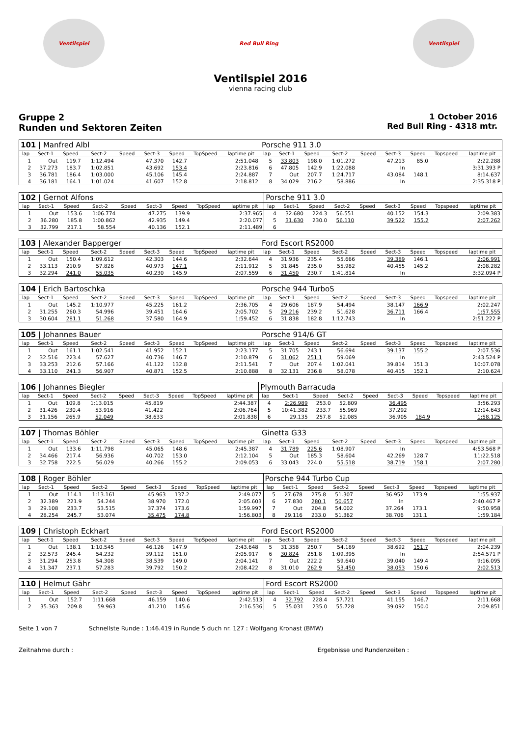Ventilspiel Red Bull Ring Ventilspiel
Ventilspiel 2016
vienna racing club
Gruppe 2
Runden und Sektoren Zeiten
1 October 2016
Red Bull Ring - 4318 mtr.
| 101 / Manfred Albl | | | | | | | | | Porsche 911 3.0 | | | | | | | | |
| lap | Sect-1 | Speed | Sect-2 | Speed | Sect-3 | Speed | TopSpeed | laptime pit | lap | Sect-1 | Speed | Sect-2 | Speed | Sect-3 | Speed | Topspeed | laptime pit |
| 1 | Out | 119.7 | 1:12.494 | | 47.370 | 142.7 | | 2:51.048 | 5 | 33.803 | 198.0 | 1:01.272 | | 47.213 | 85.0 | | 2:22.288 |
| 2 | 37.273 | 183.7 | 1:02.851 | | 43.692 | 153.4 | | 2:23.816 | 6 | 47.805 | 142.9 | 1:22.088 | | In | | | 3:31.393 P |
| 3 | 36.781 | 186.4 | 1:03.000 | | 45.106 | 145.4 | | 2:24.887 | 7 | Out | 207.7 | 1:24.717 | | 43.084 | 148.1 | | 8:14.637 |
| 4 | 36.181 | 164.1 | 1:01.024 | | 41.607 | 152.8 | | 2:18.812 | 8 | 34.029 | 216.2 | 58.886 | | In | | | 2:35.318 P |
| 102 / Gernot Alfons | | | | | | | | | Porsche 911 3.0 | | | | | | | | |
| lap | Sect-1 | Speed | Sect-2 | Speed | Sect-3 | Speed | TopSpeed | laptime pit | lap | Sect-1 | Speed | Sect-2 | Speed | Sect-3 | Speed | Topspeed | laptime pit |
| 1 | Out | 153.6 | 1:06.774 | | 47.275 | 139.9 | | 2:37.965 | 4 | 32.680 | 224.3 | 56.551 | | 40.152 | 154.3 | | 2:09.383 |
| 2 | 36.280 | 185.8 | 1:00.862 | | 42.935 | 149.4 | | 2:20.077 | 5 | 31.630 | 230.0 | 56.110 | | 39.522 | 155.2 | | 2:07.262 |
| 3 | 32.799 | 217.1 | 58.554 | | 40.136 | 152.1 | | 2:11.489 | 6 | | | | | | | | |
| 103 / Alexander Bapperger | | | | | | | | | Ford Escort RS2000 | | | | | | | | |
| lap | Sect-1 | Speed | Sect-2 | Speed | Sect-3 | Speed | TopSpeed | laptime pit | lap | Sect-1 | Speed | Sect-2 | Speed | Sect-3 | Speed | Topspeed | laptime pit |
| 1 | Out | 150.4 | 1:09.612 | | 42.303 | 144.6 | | 2:32.644 | 4 | 31.936 | 235.4 | 55.666 | | 39.389 | 146.1 | | 2:06.991 |
| 2 | 33.113 | 210.9 | 57.826 | | 40.973 | 147.1 | | 2:11.912 | 5 | 31.845 | 235.0 | 55.982 | | 40.455 | 145.2 | | 2:08.282 |
| 3 | 32.294 | 241.0 | 55.035 | | 40.230 | 145.9 | | 2:07.559 | 6 | 31.450 | 230.7 | 1:41.814 | | In | | | 3:32.094 P |
| 104 / Erich Bartoschka | | | | | | | | | Porsche 944 TurboS | | | | | | | | |
| lap | Sect-1 | Speed | Sect-2 | Speed | Sect-3 | Speed | TopSpeed | laptime pit | lap | Sect-1 | Speed | Sect-2 | Speed | Sect-3 | Speed | Topspeed | laptime pit |
| 1 | Out | 145.2 | 1:10.977 | | 45.225 | 161.2 | | 2:36.705 | 4 | 29.606 | 187.9 | 54.494 | | 38.147 | 166.9 | | 2:02.247 |
| 2 | 31.255 | 260.3 | 54.996 | | 39.451 | 164.6 | | 2:05.702 | 5 | 29.216 | 239.2 | 51.628 | | 36.711 | 166.4 | | 1:57.555 |
| 3 | 30.604 | 281.1 | 51.268 | | 37.580 | 164.9 | | 1:59.452 | 6 | 31.838 | 182.8 | 1:12.743 | | In | | | 2:51.222 P |
| 105 / Johannes Bauer | | | | | | | | | Porsche 914/6 GT | | | | | | | | |
| lap | Sect-1 | Speed | Sect-2 | Speed | Sect-3 | Speed | TopSpeed | laptime pit | lap | Sect-1 | Speed | Sect-2 | Speed | Sect-3 | Speed | Topspeed | laptime pit |
| 1 | Out | 161.1 | 1:02.541 | | 41.952 | 152.1 | | 2:23.177 | 5 | 31.705 | 243.1 | 56.694 | | 39.137 | 155.2 | | 2:07.536 |
| 2 | 32.516 | 223.4 | 57.627 | | 40.736 | 146.7 | | 2:10.879 | 6 | 31.062 | 251.1 | 59.069 | | In | | | 2:43.524 P |
| 3 | 33.253 | 212.6 | 57.166 | | 41.122 | 132.8 | | 2:11.541 | 7 | Out | 207.4 | 1:02.041 | | 39.814 | 151.3 | | 10:07.078 |
| 4 | 33.110 | 241.3 | 56.907 | | 40.871 | 152.5 | | 2:10.888 | 8 | 32.131 | 236.8 | 58.078 | | 40.415 | 152.1 | | 2:10.624 |
| 106 / Johannes Biegler | | | | | | | | | Plymouth Barracuda | | | | | | | | |
| lap | Sect-1 | Speed | Sect-2 | Speed | Sect-3 | Speed | TopSpeed | laptime pit | lap | Sect-1 | Speed | Sect-2 | Speed | Sect-3 | Speed | Topspeed | laptime pit |
| 1 | Out | 109.8 | 1:13.015 | | 45.819 | | | 2:44.387 | 4 | 2:26.989 | 253.0 | 52.809 | | 36.495 | | | 3:56.293 |
| 2 | 31.426 | 230.4 | 53.916 | | 41.422 | | | 2:06.764 | 5 | 10:41.382 | 233.7 | 55.969 | | 37.292 | | | 12:14.643 |
| 3 | 31.156 | 265.9 | 52.049 | | 38.633 | | | 2:01.838 | 6 | 29.135 | 257.8 | 52.085 | | 36.905 | 184.9 | | 1:58.125 |
| 107 / Thomas Böhler | | | | | | | | | Ginetta G33 | | | | | | | | |
| lap | Sect-1 | Speed | Sect-2 | Speed | Sect-3 | Speed | TopSpeed | laptime pit | lap | Sect-1 | Speed | Sect-2 | Speed | Sect-3 | Speed | Topspeed | laptime pit |
| 1 | Out | 133.6 | 1:11.798 | | 45.065 | 148.6 | | 2:45.387 | 4 | 31.789 | 225.6 | 1:08.907 | | In | | | 4:53.568 P |
| 2 | 34.466 | 217.4 | 56.936 | | 40.702 | 153.0 | | 2:12.104 | 5 | Out | 185.3 | 58.604 | | 42.269 | 128.7 | | 11:22.518 |
| 3 | 32.758 | 222.5 | 56.029 | | 40.266 | 155.2 | | 2:09.053 | 6 | 33.043 | 224.0 | 55.518 | | 38.719 | 158.1 | | 2:07.280 |
| 108 / Roger Böhler | | | | | | | | | Porsche 944 Turbo Cup | | | | | | | | |
| lap | Sect-1 | Speed | Sect-2 | Speed | Sect-3 | Speed | TopSpeed | laptime pit | lap | Sect-1 | Speed | Sect-2 | Speed | Sect-3 | Speed | Topspeed | laptime pit |
| 1 | Out | 114.1 | 1:13.161 | | 45.963 | 137.2 | | 2:49.077 | 5 | 27.678 | 275.8 | 51.307 | | 36.952 | 173.9 | | 1:55.937 |
| 2 | 32.389 | 221.9 | 54.244 | | 38.970 | 172.0 | | 2:05.603 | 6 | 27.830 | 280.1 | 50.657 | | In | | | 2:40.467 P |
| 3 | 29.108 | 233.7 | 53.515 | | 37.374 | 173.6 | | 1:59.997 | 7 | Out | 204.8 | 54.002 | | 37.264 | 173.1 | | 9:50.958 |
| 4 | 28.254 | 245.7 | 53.074 | | 35.475 | 174.8 | | 1:56.803 | 8 | 29.116 | 233.0 | 51.362 | | 38.706 | 131.1 | | 1:59.184 |
| 109 / Christoph Eckhart | | | | | | | | | Ford Escort RS2000 | | | | | | | | |
| lap | Sect-1 | Speed | Sect-2 | Speed | Sect-3 | Speed | TopSpeed | laptime pit | lap | Sect-1 | Speed | Sect-2 | Speed | Sect-3 | Speed | Topspeed | laptime pit |
| 1 | Out | 138.1 | 1:10.545 | | 46.126 | 147.9 | | 2:43.648 | 5 | 31.358 | 250.7 | 54.189 | | 38.692 | 151.7 | | 2:04.239 |
| 2 | 32.573 | 245.4 | 54.232 | | 39.112 | 151.0 | | 2:05.917 | 6 | 30.824 | 251.8 | 1:09.395 | | In | | | 2:54.571 P |
| 3 | 31.294 | 253.8 | 54.308 | | 38.539 | 149.0 | | 2:04.141 | 7 | Out | 222.2 | 59.640 | | 39.040 | 149.4 | | 9:16.095 |
| 4 | 31.347 | 237.1 | 57.283 | | 39.792 | 150.2 | | 2:08.422 | 8 | 31.010 | 262.9 | 53.450 | | 38.053 | 150.6 | | 2:02.513 |
| 110 / Helmut Gähr | | | | | | | | | Ford Escort RS2000 | | | | | | | | |
| lap | Sect-1 | Speed | Sect-2 | Speed | Sect-3 | Speed | TopSpeed | laptime pit | lap | Sect-1 | Speed | Sect-2 | Speed | Sect-3 | Speed | Topspeed | laptime pit |
| 1 | Out | 152.7 | 1:11.668 | | 46.159 | 140.6 | | 2:42.513 | 4 | 32.792 | 228.4 | 57.721 | | 41.155 | 146.7 | | 2:11.668 |
| 2 | 35.363 | 209.8 | 59.963 | | 41.210 | 145.6 | | 2:16.536 | 5 | 35.031 | 235.0 | 55.728 | | 39.092 | 150.0 | | 2:09.851 |
Seite 1 von 7 Schnellste Runde : 1:46.419 in Runde 5 duch nr. 127 : Wolfgang Kronast (BMW)
Zeitnahme durch : Ergebnisse und Rundenzeiten :